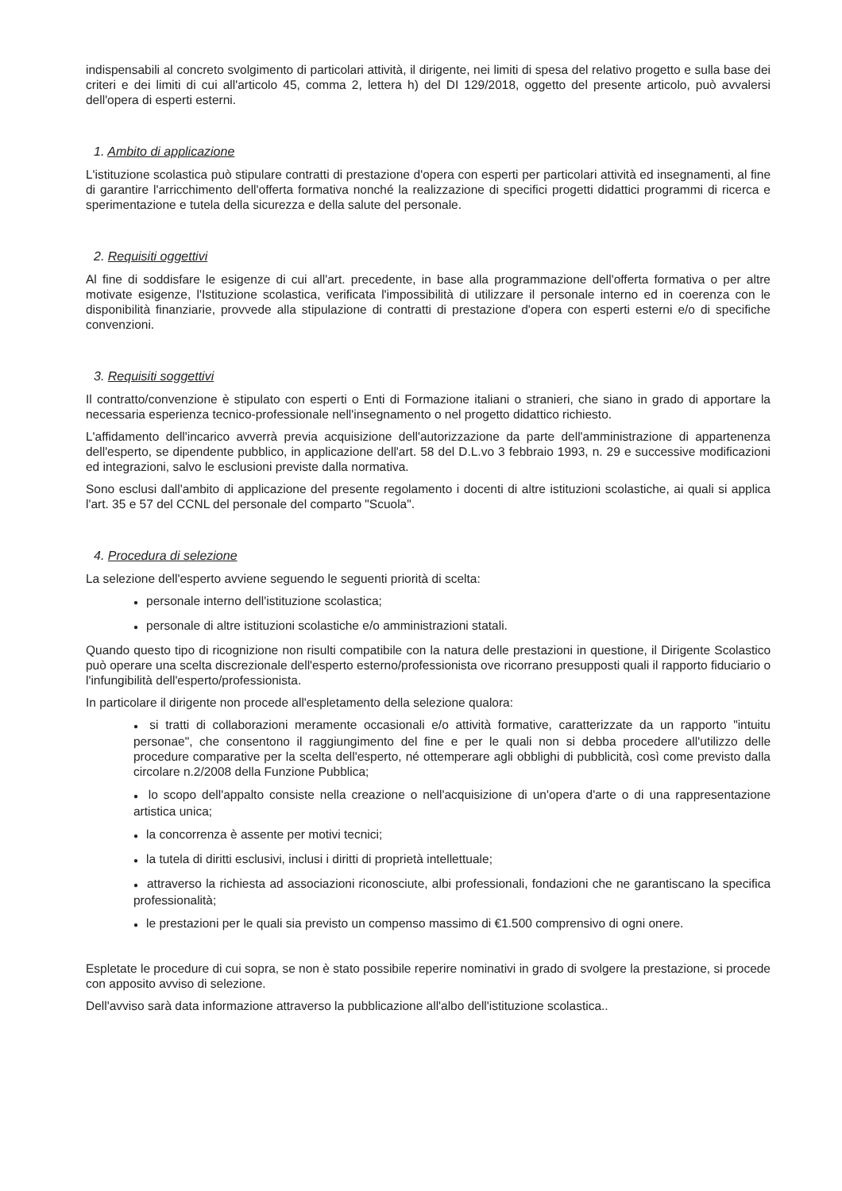indispensabili al concreto svolgimento di particolari attività, il dirigente, nei limiti di spesa del relativo progetto e sulla base dei criteri e dei limiti di cui all'articolo 45, comma 2, lettera h) del DI 129/2018, oggetto del presente articolo, può avvalersi dell'opera di esperti esterni.
1. Ambito di applicazione
L'istituzione scolastica può stipulare contratti di prestazione d'opera con esperti per particolari attività ed insegnamenti, al fine di garantire l'arricchimento dell'offerta formativa nonché la realizzazione di specifici progetti didattici programmi di ricerca e sperimentazione e tutela della sicurezza e della salute del personale.
2. Requisiti oggettivi
Al fine di soddisfare le esigenze di cui all'art. precedente, in base alla programmazione dell'offerta formativa o per altre motivate esigenze, l'Istituzione scolastica, verificata l'impossibilità di utilizzare il personale interno ed in coerenza con le disponibilità finanziarie, provvede alla stipulazione di contratti di prestazione d'opera con esperti esterni e/o di specifiche convenzioni.
3. Requisiti soggettivi
Il contratto/convenzione è stipulato con esperti o Enti di Formazione italiani o stranieri, che siano in grado di apportare la necessaria esperienza tecnico-professionale nell'insegnamento o nel progetto didattico richiesto.
L'affidamento dell'incarico avverrà previa acquisizione dell'autorizzazione da parte dell'amministrazione di appartenenza dell'esperto, se dipendente pubblico, in applicazione dell'art. 58 del D.L.vo 3 febbraio 1993, n. 29 e successive modificazioni ed integrazioni, salvo le esclusioni previste dalla normativa.
Sono esclusi dall'ambito di applicazione del presente regolamento i docenti di altre istituzioni scolastiche, ai quali si applica l'art. 35 e 57 del CCNL del personale del comparto "Scuola".
4. Procedura di selezione
La selezione dell'esperto avviene seguendo le seguenti priorità di scelta:
● personale interno dell'istituzione scolastica;
● personale di altre istituzioni scolastiche e/o amministrazioni statali.
Quando questo tipo di ricognizione non risulti compatibile con la natura delle prestazioni in questione, il Dirigente Scolastico può operare una scelta discrezionale dell'esperto esterno/professionista ove ricorrano presupposti quali il rapporto fiduciario o l'infungibilità dell'esperto/professionista.
In particolare il dirigente non procede all'espletamento della selezione qualora:
● si tratti di collaborazioni meramente occasionali e/o attività formative, caratterizzate da un rapporto "intuitu personae", che consentono il raggiungimento del fine e per le quali non si debba procedere all'utilizzo delle procedure comparative per la scelta dell'esperto, né ottemperare agli obblighi di pubblicità, così come previsto dalla circolare n.2/2008 della Funzione Pubblica;
● lo scopo dell'appalto consiste nella creazione o nell'acquisizione di un'opera d'arte o di una rappresentazione artistica unica;
● la concorrenza è assente per motivi tecnici;
● la tutela di diritti esclusivi, inclusi i diritti di proprietà intellettuale;
● attraverso la richiesta ad associazioni riconosciute, albi professionali, fondazioni che ne garantiscano la specifica professionalità;
● le prestazioni per le quali sia previsto un compenso massimo di €1.500 comprensivo di ogni onere.
Espletate le procedure di cui sopra, se non è stato possibile reperire nominativi in grado di svolgere la prestazione, si procede con apposito avviso di selezione.
Dell'avviso sarà data informazione attraverso la pubblicazione all'albo dell'istituzione scolastica..